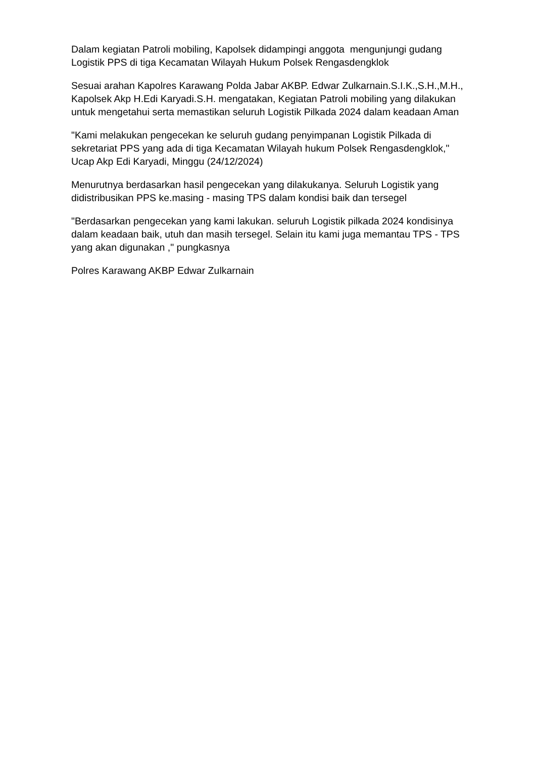Dalam kegiatan Patroli mobiling, Kapolsek didampingi anggota mengunjungi gudang Logistik PPS di tiga Kecamatan Wilayah Hukum Polsek Rengasdengklok
Sesuai arahan Kapolres Karawang Polda Jabar AKBP. Edwar Zulkarnain.S.I.K.,S.H.,M.H., Kapolsek Akp H.Edi Karyadi.S.H. mengatakan, Kegiatan Patroli mobiling yang dilakukan untuk mengetahui serta memastikan seluruh Logistik Pilkada 2024 dalam keadaan Aman
"Kami melakukan pengecekan ke seluruh gudang penyimpanan Logistik Pilkada di sekretariat PPS yang ada di tiga Kecamatan Wilayah hukum Polsek Rengasdengklok," Ucap Akp Edi Karyadi, Minggu (24/12/2024)
Menurutnya berdasarkan hasil pengecekan yang dilakukanya. Seluruh Logistik yang didistribusikan PPS ke.masing - masing TPS dalam kondisi baik dan tersegel
"Berdasarkan pengecekan yang kami lakukan. seluruh Logistik pilkada 2024 kondisinya dalam keadaan baik, utuh dan masih tersegel. Selain itu kami juga memantau TPS - TPS yang akan digunakan ," pungkasnya
Polres Karawang AKBP Edwar Zulkarnain